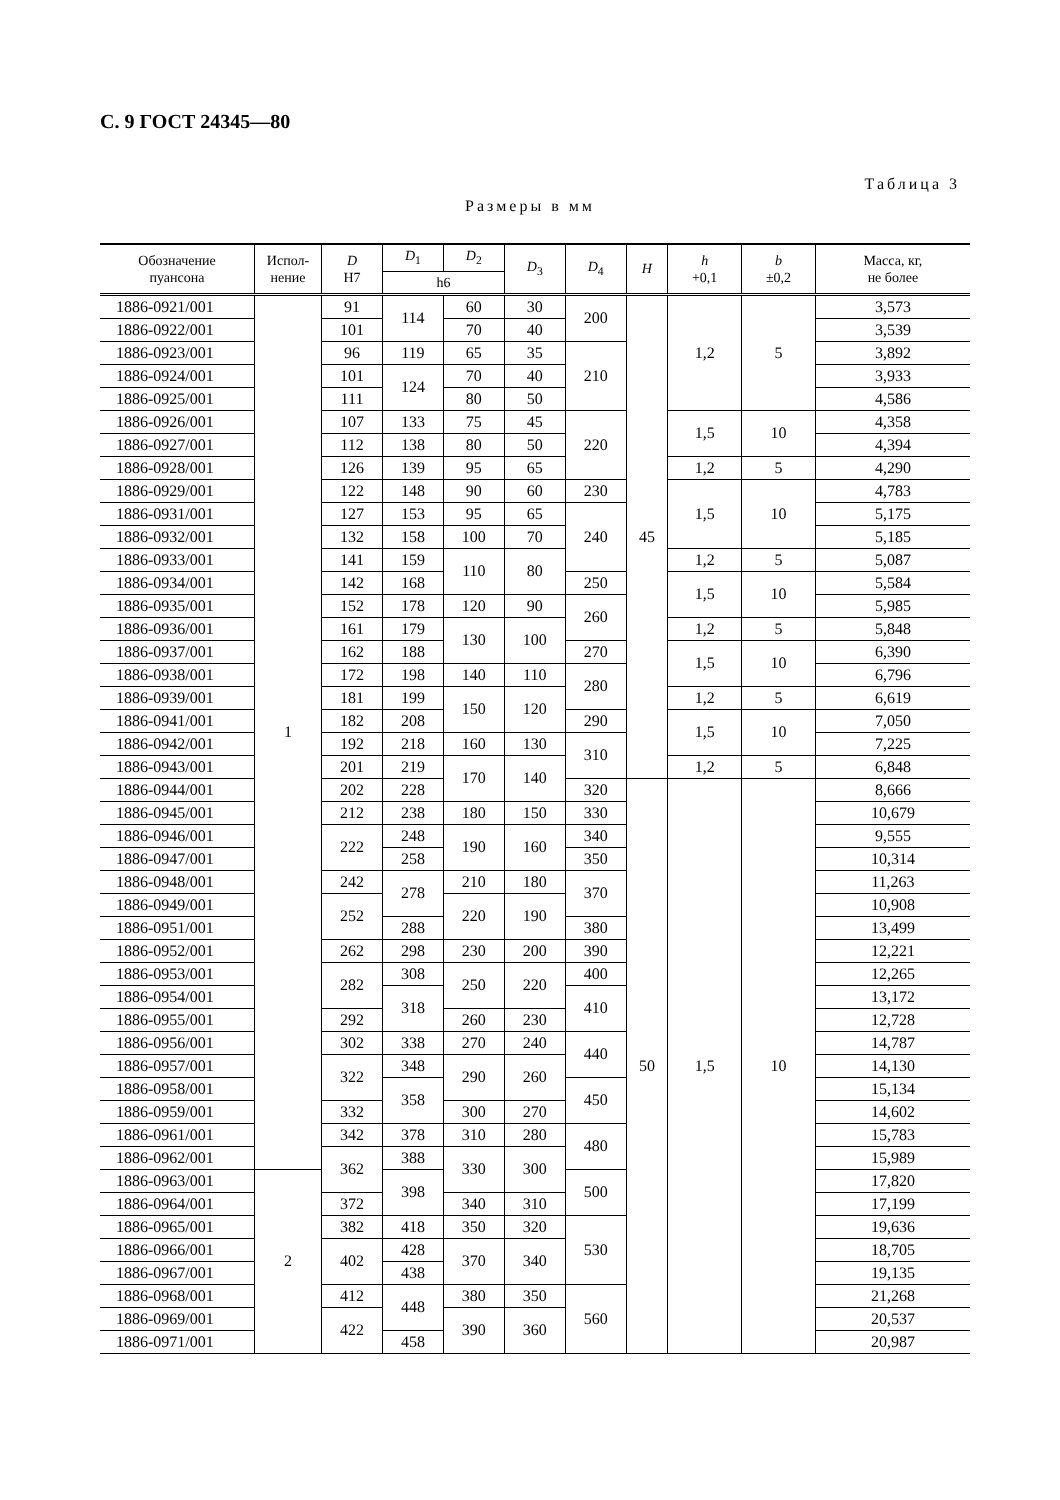С. 9 ГОСТ 24345—80
Таблица 3
Размеры в мм
| Обозначение пуансона | Испол- нение | D H7 | D<sub>1</sub> | D<sub>2</sub> | D<sub>3</sub> | D<sub>4</sub> | H | h +0,1 | b ±0,2 | Масса, кг, не более |
| --- | --- | --- | --- | --- | --- | --- | --- | --- | --- | --- |
| | | | h6 | | | | | | | |
| 1886-0921/001 | 1 | 91 | 114 | 60 | 30 | 200 | 45 | 1,2 | 5 | 3,573 |
| 1886-0922/001 | | 101 | | 70 | 40 | | | | | 3,539 |
| 1886-0923/001 | | 96 | 119 | 65 | 35 | 210 | | | | 3,892 |
| 1886-0924/001 | | 101 | 124 | 70 | 40 | | | | | 3,933 |
| 1886-0925/001 | | 111 | | 80 | 50 | | | | | 4,586 |
| 1886-0926/001 | | 107 | 133 | 75 | 45 | 220 | | 1,5 | 10 | 4,358 |
| 1886-0927/001 | | 112 | 138 | 80 | 50 | | | | | 4,394 |
| 1886-0928/001 | | 126 | 139 | 95 | 65 | | | 1,2 | 5 | 4,290 |
| 1886-0929/001 | | 122 | 148 | 90 | 60 | 230 | | 1,5 | 10 | 4,783 |
| 1886-0931/001 | | 127 | 153 | 95 | 65 | 240 | | | | 5,175 |
| 1886-0932/001 | | 132 | 158 | 100 | 70 | | | | | 5,185 |
| 1886-0933/001 | | 141 | 159 | 110 | 80 | | | 1,2 | 5 | 5,087 |
| 1886-0934/001 | | 142 | 168 | | | 250 | | 1,5 | 10 | 5,584 |
| 1886-0935/001 | | 152 | 178 | 120 | 90 | 260 | | | | 5,985 |
| 1886-0936/001 | | 161 | 179 | 130 | 100 | | | 1,2 | 5 | 5,848 |
| 1886-0937/001 | | 162 | 188 | | | 270 | | 1,5 | 10 | 6,390 |
| 1886-0938/001 | | 172 | 198 | 140 | 110 | 280 | | | | 6,796 |
| 1886-0939/001 | | 181 | 199 | 150 | 120 | | | 1,2 | 5 | 6,619 |
| 1886-0941/001 | | 182 | 208 | | | 290 | | 1,5 | 10 | 7,050 |
| 1886-0942/001 | | 192 | 218 | 160 | 130 | 310 | | | | 7,225 |
| 1886-0943/001 | | 201 | 219 | 170 | 140 | | | 1,2 | 5 | 6,848 |
| 1886-0944/001 | | 202 | 228 | | | 320 | 50 | 1,5 | 10 | 8,666 |
| 1886-0945/001 | | 212 | 238 | 180 | 150 | 330 | | | | 10,679 |
| 1886-0946/001 | | 222 | 248 | 190 | 160 | 340 | | | | 9,555 |
| 1886-0947/001 | | | 258 | | | 350 | | | | 10,314 |
| 1886-0948/001 | | 242 | 278 | 210 | 180 | 370 | | | | 11,263 |
| 1886-0949/001 | | 252 | | 220 | 190 | | | | | 10,908 |
| 1886-0951/001 | | | 288 | | | 380 | | | | 13,499 |
| 1886-0952/001 | | 262 | 298 | 230 | 200 | 390 | | | | 12,221 |
| 1886-0953/001 | | 282 | 308 | 250 | 220 | 400 | | | | 12,265 |
| 1886-0954/001 | | | 318 | | | 410 | | | | 13,172 |
| 1886-0955/001 | | 292 | | 260 | 230 | | | | | 12,728 |
| 1886-0956/001 | | 302 | 338 | 270 | 240 | 440 | | | | 14,787 |
| 1886-0957/001 | | 322 | 348 | 290 | 260 | | | | | 14,130 |
| 1886-0958/001 | | | 358 | | | 450 | | | | 15,134 |
| 1886-0959/001 | | 332 | | 300 | 270 | | | | | 14,602 |
| 1886-0961/001 | | 342 | 378 | 310 | 280 | 480 | | | | 15,783 |
| 1886-0962/001 | | 362 | 388 | 330 | 300 | | | | | 15,989 |
| 1886-0963/001 | 2 | | 398 | | | 500 | | | | 17,820 |
| 1886-0964/001 | | 372 | | 340 | 310 | | | | | 17,199 |
| 1886-0965/001 | | 382 | 418 | 350 | 320 | 530 | | | | 19,636 |
| 1886-0966/001 | | 402 | 428 | 370 | 340 | | | | | 18,705 |
| 1886-0967/001 | | | 438 | | | | | | | 19,135 |
| 1886-0968/001 | | 412 | 448 | 380 | 350 | 560 | | | | 21,268 |
| 1886-0969/001 | | 422 | | 390 | 360 | | | | | 20,537 |
| 1886-0971/001 | | | 458 | | | | | | | 20,987 |